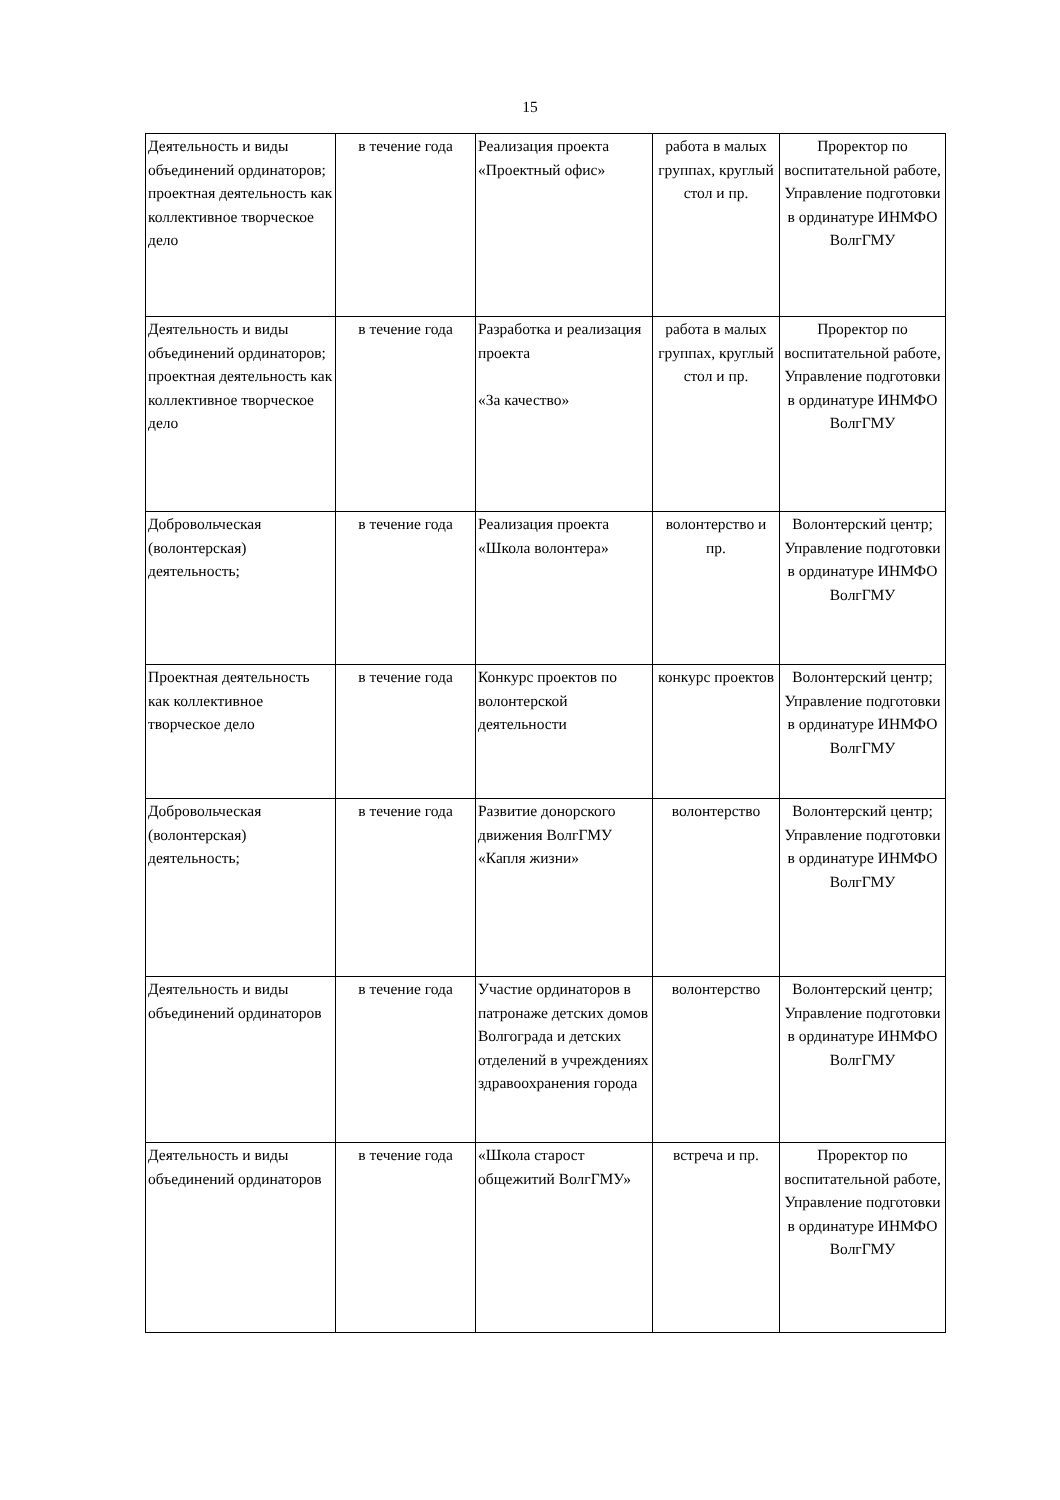15
| Деятельность и виды объединений ординаторов; проектная деятельность как коллективное творческое дело | в течение года | Реализация проекта «Проектный офис» | работа в малых группах, круглый стол и пр. | Проректор по воспитательной работе, Управление подготовки в ординатуре ИНМФО ВолгГМУ |
| Деятельность и виды объединений ординаторов; проектная деятельность как коллективное творческое дело | в течение года | Разработка и реализация проекта «За качество» | работа в малых группах, круглый стол и пр. | Проректор по воспитательной работе, Управление подготовки в ординатуре ИНМФО ВолгГМУ |
| Добровольческая (волонтерская) деятельность; | в течение года | Реализация проекта «Школа волонтера» | волонтерство и пр. | Волонтерский центр; Управление подготовки в ординатуре ИНМФО ВолгГМУ |
| Проектная деятельность как коллективное творческое дело | в течение года | Конкурс проектов по волонтерской деятельности | конкурс проектов | Волонтерский центр; Управление подготовки в ординатуре ИНМФО ВолгГМУ |
| Добровольческая (волонтерская) деятельность; | в течение года | Развитие донорского движения ВолгГМУ «Капля жизни» | волонтерство | Волонтерский центр; Управление подготовки в ординатуре ИНМФО ВолгГМУ |
| Деятельность и виды объединений ординаторов | в течение года | Участие ординаторов в патронаже детских домов Волгограда и детских отделений в учреждениях здравоохранения города | волонтерство | Волонтерский центр; Управление подготовки в ординатуре ИНМФО ВолгГМУ |
| Деятельность и виды объединений ординаторов | в течение года | «Школа старост общежитий ВолгГМУ» | встреча и пр. | Проректор по воспитательной работе, Управление подготовки в ординатуре ИНМФО ВолгГМУ |